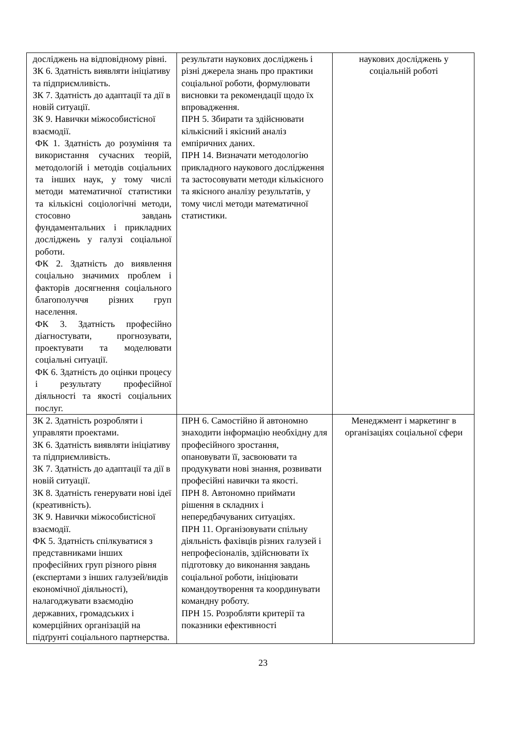| досліджень на відповідному рівні. ЗК 6. Здатність виявляти ініціативу та підприємливість. ЗК 7. Здатність до адаптації та дії в новій ситуації. ЗК 9. Навички міжособистісної взаємодії. ФК 1. Здатність до розуміння та використання сучасних теорій, методологій і методів соціальних та інших наук, у тому числі методи математичної статистики та кількісні соціологічні методи, стосовно завдань фундаментальних і прикладних досліджень у галузі соціальної роботи. ФК 2. Здатність до виявлення соціально значимих проблем і факторів досягнення соціального благополуччя різних груп населення. ФК 3. Здатність професійно діагностувати, прогнозувати, проектувати та моделювати соціальні ситуації. ФК 6. Здатність до оцінки процесу і результату професійної діяльності та якості соціальних послуг. | результати наукових досліджень і різні джерела знань про практики соціальної роботи, формулювати висновки та рекомендації щодо їх впровадження. ПРН 5. Збирати та здійснювати кількісний і якісний аналіз емпіричних даних. ПРН 14. Визначати методологію прикладного наукового дослідження та застосовувати методи кількісного та якісного аналізу результатів, у тому числі методи математичної статистики. | наукових досліджень у соціальній роботі |
| ЗК 2. Здатність розробляти і управляти проектами. ЗК 6. Здатність виявляти ініціативу та підприємливість. ЗК 7. Здатність до адаптації та дії в новій ситуації. ЗК 8. Здатність генерувати нові ідеї (креативність). ЗК 9. Навички міжособистісної взаємодії. ФК 5. Здатність спілкуватися з представниками інших професійних груп різного рівня (експертами з інших галузей/видів економічної діяльності), налагоджувати взаємодію державних, громадських і комерційних організацій на підґрунті соціального партнерства. | ПРН 6. Самостійно й автономно знаходити інформацію необхідну для професійного зростання, опановувати її, засвоювати та продукувати нові знання, розвивати професійні навички та якості. ПРН 8. Автономно приймати рішення в складних і непередбачуваних ситуаціях. ПРН 11. Організовувати спільну діяльність фахівців різних галузей і непрофесіоналів, здійснювати їх підготовку до виконання завдань соціальної роботи, ініціювати командоутворення та координувати командну роботу. ПРН 15. Розробляти критерії та показники ефективності | Менеджмент і маркетинг в організаціях соціальної сфери |
23